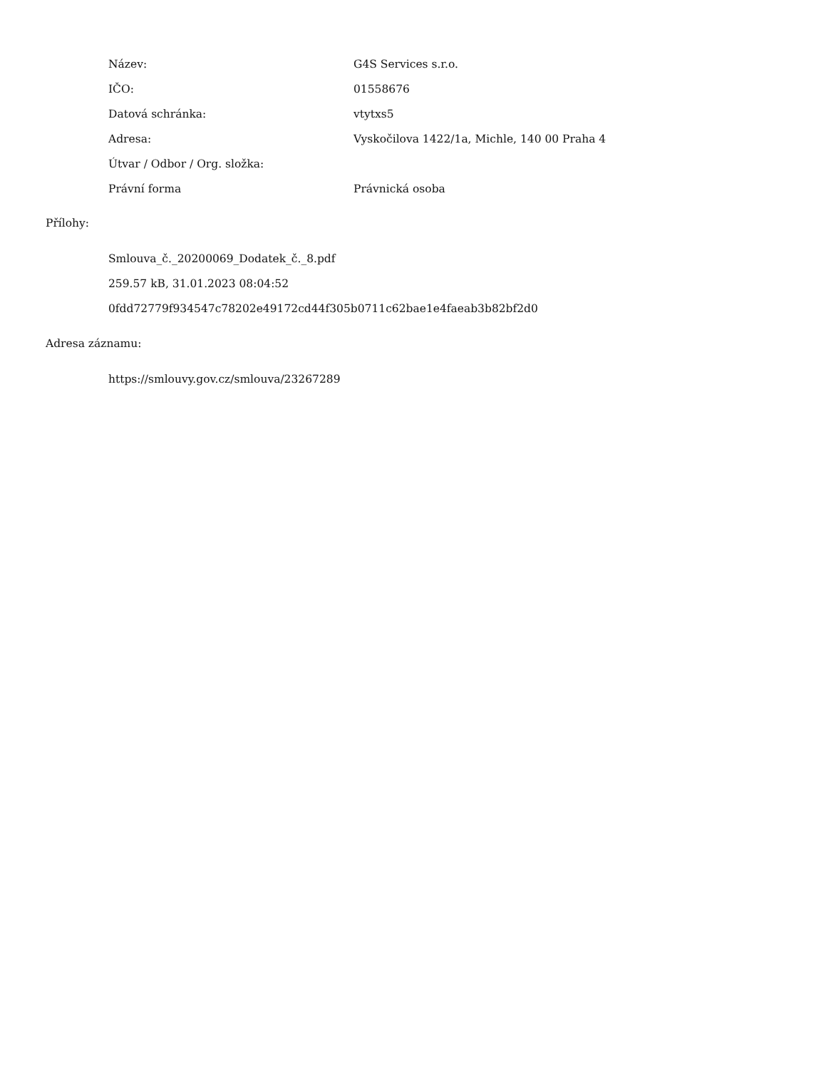| Název: | G4S Services s.r.o. |
| IČO: | 01558676 |
| Datová schránka: | vtytxs5 |
| Adresa: | Vyskočilova 1422/1a, Michle, 140 00 Praha 4 |
| Útvar / Odbor / Org. složka: | |
| Právní forma | Právnická osoba |
Přílohy:
Smlouva_č._20200069_Dodatek_č._8.pdf
259.57 kB, 31.01.2023 08:04:52
0fdd72779f934547c78202e49172cd44f305b0711c62bae1e4faeab3b82bf2d0
Adresa záznamu:
https://smlouvy.gov.cz/smlouva/23267289